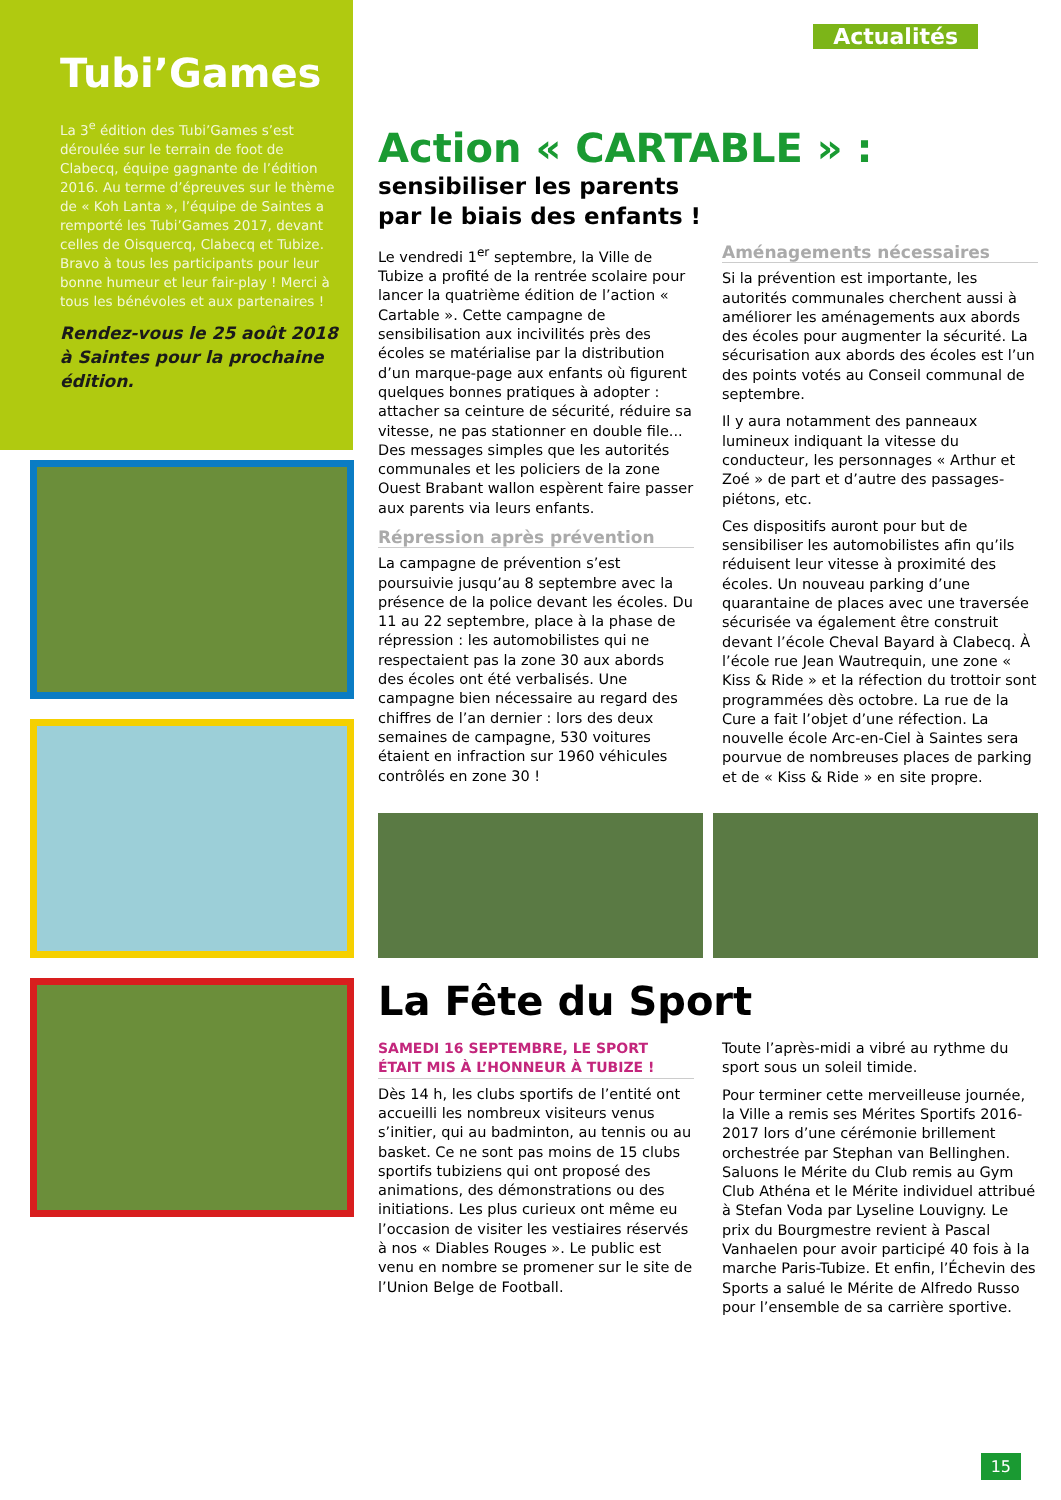Tubi’Games
La 3<sup>e</sup> édition des Tubi’Games s’est déroulée sur le terrain de foot de Clabecq, équipe gagnante de l’édition 2016. Au terme d’épreuves sur le thème de « Koh Lanta », l’équipe de Saintes a remporté les Tubi’Games 2017, devant celles de Oisquercq, Clabecq et Tubize. Bravo à tous les participants pour leur bonne humeur et leur fair-play ! Merci à tous les bénévoles et aux partenaires !
Rendez-vous le 25 août 2018 à Saintes pour la prochaine édition.
Actualités
Action « CARTABLE » :
sensibiliser les parents
par le biais des enfants !
Le vendredi 1<sup>er</sup> septembre, la Ville de Tubize a profité de la rentrée scolaire pour lancer la quatrième édition de l’action « Cartable ». Cette campagne de sensibilisation aux incivilités près des écoles se matérialise par la distribution d’un marque-page aux enfants où figurent quelques bonnes pratiques à adopter : attacher sa ceinture de sécurité, réduire sa vitesse, ne pas stationner en double file... Des messages simples que les autorités communales et les policiers de la zone Ouest Brabant wallon espèrent faire passer aux parents via leurs enfants.
Répression après prévention
La campagne de prévention s’est poursuivie jusqu’au 8 septembre avec la présence de la police devant les écoles. Du 11 au 22 septembre, place à la phase de répression : les automobilistes qui ne respectaient pas la zone 30 aux abords des écoles ont été verbalisés. Une campagne bien nécessaire au regard des chiffres de l’an dernier : lors des deux semaines de campagne, 530 voitures étaient en infraction sur 1960 véhicules contrôlés en zone 30 !
Aménagements nécessaires
Si la prévention est importante, les autorités communales cherchent aussi à améliorer les aménagements aux abords des écoles pour augmenter la sécurité. La sécurisation aux abords des écoles est l’un des points votés au Conseil communal de septembre.
Il y aura notamment des panneaux lumineux indiquant la vitesse du conducteur, les personnages « Arthur et Zoé » de part et d’autre des passages-piétons, etc.
Ces dispositifs auront pour but de sensibiliser les automobilistes afin qu’ils réduisent leur vitesse à proximité des écoles. Un nouveau parking d’une quarantaine de places avec une traversée sécurisée va également être construit devant l’école Cheval Bayard à Clabecq. À l’école rue Jean Wautrequin, une zone « Kiss & Ride » et la réfection du trottoir sont programmées dès octobre. La rue de la Cure a fait l’objet d’une réfection. La nouvelle école Arc-en-Ciel à Saintes sera pourvue de nombreuses places de parking et de « Kiss & Ride » en site propre.
La Fête du Sport
SAMEDI 16 SEPTEMBRE, LE SPORT ÉTAIT MIS À L’HONNEUR À TUBIZE !
Dès 14 h, les clubs sportifs de l’entité ont accueilli les nombreux visiteurs venus s’initier, qui au badminton, au tennis ou au basket. Ce ne sont pas moins de 15 clubs sportifs tubiziens qui ont proposé des animations, des démonstrations ou des initiations. Les plus curieux ont même eu l’occasion de visiter les vestiaires réservés à nos « Diables Rouges ». Le public est venu en nombre se promener sur le site de l’Union Belge de Football.
Toute l’après-midi a vibré au rythme du sport sous un soleil timide.
Pour terminer cette merveilleuse journée, la Ville a remis ses Mérites Sportifs 2016-2017 lors d’une cérémonie brillement orchestrée par Stephan van Bellinghen. Saluons le Mérite du Club remis au Gym Club Athéna et le Mérite individuel attribué à Stefan Voda par Lyseline Louvigny. Le prix du Bourgmestre revient à Pascal Vanhaelen pour avoir participé 40 fois à la marche Paris-Tubize. Et enfin, l’Échevin des Sports a salué le Mérite de Alfredo Russo pour l’ensemble de sa carrière sportive.
15